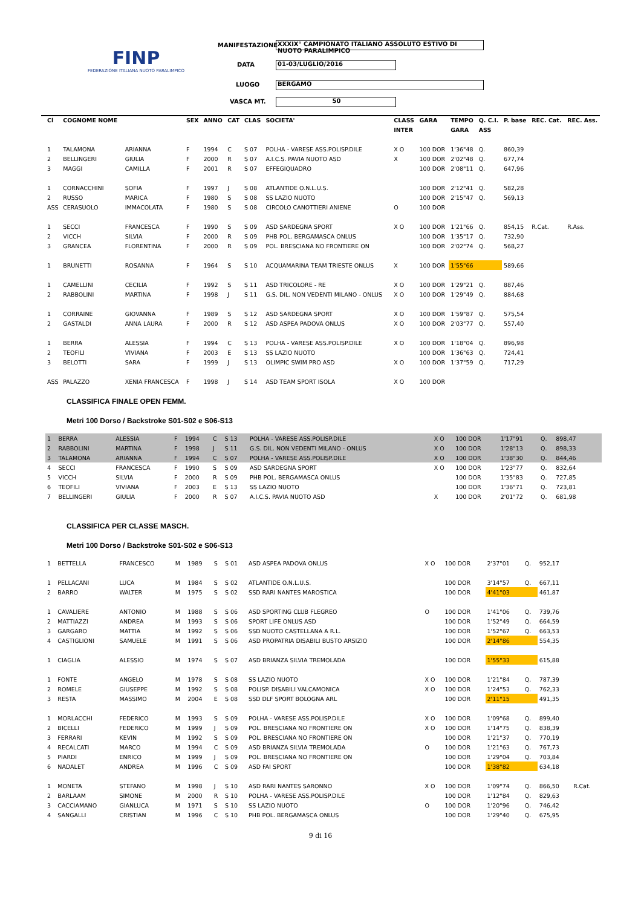FINP
FEDERAZIONE ITALIANA NUOTO PARALIMPICO
MANIFESTAZIONE
XXXIX° CAMPIONATO ITALIANO ASSOLUTO ESTIVO DI NUOTO PARALIMPICO
DATA 01-03/LUGLIO/2016
LUOGO BERGAMO
VASCA MT. 50
| Cl | COGNOME NOME | | SEX | ANNO | CAT | CLAS | SOCIETA' | CLASS | GARA | TEMPO | Q. C.I. | P. base | REC. Cat. | REC. Ass. |
| --- | --- | --- | --- | --- | --- | --- | --- | --- | --- | --- | --- | --- | --- | --- |
| | | | | | | | | INTER | | GARA | ASS | | | |
| 1 | TALAMONA | ARIANNA | F | 1994 | C | S 07 | POLHA - VARESE ASS.POLISP.DILE | X O | 100 DOR | 1'36"48 | Q. | 860,39 | | |
| 2 | BELLINGERI | GIULIA | F | 2000 | R | S 07 | A.I.C.S. PAVIA NUOTO ASD | X | 100 DOR | 2'02"48 | Q. | 677,74 | | |
| 3 | MAGGI | CAMILLA | F | 2001 | R | S 07 | EFFEGIQUADRO | | 100 DOR | 2'08"11 | Q. | 647,96 | | |
| 1 | CORNACCHINI | SOFIA | F | 1997 | J | S 08 | ATLANTIDE O.N.L.U.S. | | 100 DOR | 2'12"41 | Q. | 582,28 | | |
| 2 | RUSSO | MARICA | F | 1980 | S | S 08 | SS LAZIO NUOTO | | 100 DOR | 2'15"47 | Q. | 569,13 | | |
| ASS | CERASUOLO | IMMACOLATA | F | 1980 | S | S 08 | CIRCOLO CANOTTIERI ANIENE | O | 100 DOR | | | | | |
| 1 | SECCI | FRANCESCA | F | 1990 | S | S 09 | ASD SARDEGNA SPORT | X O | 100 DOR | 1'21"66 | Q. | 854,15 | R.Cat. | R.Ass. |
| 2 | VICCH | SILVIA | F | 2000 | R | S 09 | PHB POL. BERGAMASCA ONLUS | | 100 DOR | 1'35"17 | Q. | 732,90 | | |
| 3 | GRANCEA | FLORENTINA | F | 2000 | R | S 09 | POL. BRESCIANA NO FRONTIERE ON | | 100 DOR | 2'02"74 | Q. | 568,27 | | |
| 1 | BRUNETTI | ROSANNA | F | 1964 | S | S 10 | ACQUAMARINA TEAM TRIESTE ONLUS | X | 100 DOR | 1'55"66 | | 589,66 | | |
| 1 | CAMELLINI | CECILIA | F | 1992 | S | S 11 | ASD TRICOLORE - RE | X O | 100 DOR | 1'29"21 | Q. | 887,46 | | |
| 2 | RABBOLINI | MARTINA | F | 1998 | J | S 11 | G.S. DIL. NON VEDENTI MILANO - ONLUS | X O | 100 DOR | 1'29"49 | Q. | 884,68 | | |
| 1 | CORRAINE | GIOVANNA | F | 1989 | S | S 12 | ASD SARDEGNA SPORT | X O | 100 DOR | 1'59"87 | Q. | 575,54 | | |
| 2 | GASTALDI | ANNA LAURA | F | 2000 | R | S 12 | ASD ASPEA PADOVA ONLUS | X O | 100 DOR | 2'03"77 | Q. | 557,40 | | |
| 1 | BERRA | ALESSIA | F | 1994 | C | S 13 | POLHA - VARESE ASS.POLISP.DILE | X O | 100 DOR | 1'18"04 | Q. | 896,98 | | |
| 2 | TEOFILI | VIVIANA | F | 2003 | E | S 13 | SS LAZIO NUOTO | | 100 DOR | 1'36"63 | Q. | 724,41 | | |
| 3 | BELOTTI | SARA | F | 1999 | J | S 13 | OLIMPIC SWIM PRO ASD | X O | 100 DOR | 1'37"59 | Q. | 717,29 | | |
| ASS | PALAZZO | XENIA FRANCESCA | F | 1998 | J | S 14 | ASD TEAM SPORT ISOLA | X O | 100 DOR | | | | | |
CLASSIFICA FINALE OPEN FEMM.
Metri 100 Dorso / Backstroke S01-S02 e S06-S13
| 1 | BERRA | ALESSIA | F | 1994 | C | S 13 | POLHA - VARESE ASS.POLISP.DILE | X O | 100 DOR | 1'17"91 | Q. | 898,47 | | |
| 2 | RABBOLINI | MARTINA | F | 1998 | J | S 11 | G.S. DIL. NON VEDENTI MILANO - ONLUS | X O | 100 DOR | 1'28"13 | Q. | 898,33 | | |
| 3 | TALAMONA | ARIANNA | F | 1994 | C | S 07 | POLHA - VARESE ASS.POLISP.DILE | X O | 100 DOR | 1'38"30 | Q. | 844,46 | | |
| 4 | SECCI | FRANCESCA | F | 1990 | S | S 09 | ASD SARDEGNA SPORT | X O | 100 DOR | 1'23"77 | Q. | 832,64 | | |
| 5 | VICCH | SILVIA | F | 2000 | R | S 09 | PHB POL. BERGAMASCA ONLUS | | 100 DOR | 1'35"83 | Q. | 727,85 | | |
| 6 | TEOFILI | VIVIANA | F | 2003 | E | S 13 | SS LAZIO NUOTO | | 100 DOR | 1'36"71 | Q. | 723,81 | | |
| 7 | BELLINGERI | GIULIA | F | 2000 | R | S 07 | A.I.C.S. PAVIA NUOTO ASD | X | 100 DOR | 2'01"72 | Q. | 681,98 | | |
CLASSIFICA PER CLASSE MASCH.
Metri 100 Dorso / Backstroke S01-S02 e S06-S13
| 1 | BETTELLA | FRANCESCO | M | 1989 | S | S 01 | ASD ASPEA PADOVA ONLUS | X O | 100 DOR | 2'37"01 | Q. | 952,17 | |
| 1 | PELLACANI | LUCA | M | 1984 | S | S 02 | ATLANTIDE O.N.L.U.S. | | 100 DOR | 3'14"57 | Q. | 667,11 | |
| 2 | BARRO | WALTER | M | 1975 | S | S 02 | SSD RARI NANTES MAROSTICA | | 100 DOR | 4'41"03 | | 461,87 | |
| 1 | CAVALIERE | ANTONIO | M | 1988 | S | S 06 | ASD SPORTING CLUB FLEGREO | O | 100 DOR | 1'41"06 | Q. | 739,76 | |
| 2 | MATTIAZZI | ANDREA | M | 1993 | S | S 06 | SPORT LIFE ONLUS ASD | | 100 DOR | 1'52"49 | Q. | 664,59 | |
| 3 | GARGARO | MATTIA | M | 1992 | S | S 06 | SSD NUOTO CASTELLANA A R.L. | | 100 DOR | 1'52"67 | Q. | 663,53 | |
| 4 | CASTIGLIONI | SAMUELE | M | 1991 | S | S 06 | ASD PROPATRIA DISABILI BUSTO ARSIZIO | | 100 DOR | 2'14"86 | | 554,35 | |
| 1 | CIAGLIA | ALESSIO | M | 1974 | S | S 07 | ASD BRIANZA SILVIA TREMOLADA | | 100 DOR | 1'55"33 | | 615,88 | |
| 1 | FONTE | ANGELO | M | 1978 | S | S 08 | SS LAZIO NUOTO | X O | 100 DOR | 1'21"84 | Q. | 787,39 | |
| 2 | ROMELE | GIUSEPPE | M | 1992 | S | S 08 | POLISP. DISABILI VALCAMONICA | X O | 100 DOR | 1'24"53 | Q. | 762,33 | |
| 3 | RESTA | MASSIMO | M | 2004 | E | S 08 | SSD DLF SPORT BOLOGNA ARL | | 100 DOR | 2'11"15 | | 491,35 | |
| 1 | MORLACCHI | FEDERICO | M | 1993 | S | S 09 | POLHA - VARESE ASS.POLISP.DILE | X O | 100 DOR | 1'09"68 | Q. | 899,40 | |
| 2 | BICELLI | FEDERICO | M | 1999 | J | S 09 | POL. BRESCIANA NO FRONTIERE ON | X O | 100 DOR | 1'14"75 | Q. | 838,39 | |
| 3 | FERRARI | KEVIN | M | 1992 | S | S 09 | POL. BRESCIANA NO FRONTIERE ON | | 100 DOR | 1'21"37 | Q. | 770,19 | |
| 4 | RECALCATI | MARCO | M | 1994 | C | S 09 | ASD BRIANZA SILVIA TREMOLADA | O | 100 DOR | 1'21"63 | Q. | 767,73 | |
| 5 | PIARDI | ENRICO | M | 1999 | J | S 09 | POL. BRESCIANA NO FRONTIERE ON | | 100 DOR | 1'29"04 | Q. | 703,84 | |
| 6 | NADALET | ANDREA | M | 1996 | C | S 09 | ASD FAI SPORT | | 100 DOR | 1'38"82 | | 634,18 | |
| 1 | MONETA | STEFANO | M | 1998 | J | S 10 | ASD RARI NANTES SARONNO | X O | 100 DOR | 1'09"74 | Q. | 866,50 | R.Cat. |
| 2 | BARLAAM | SIMONE | M | 2000 | R | S 10 | POLHA - VARESE ASS.POLISP.DILE | | 100 DOR | 1'12"84 | Q. | 829,63 | |
| 3 | CACCIAMANO | GIANLUCA | M | 1971 | S | S 10 | SS LAZIO NUOTO | O | 100 DOR | 1'20"96 | Q. | 746,42 | |
| 4 | SANGALLI | CRISTIAN | M | 1996 | C | S 10 | PHB POL. BERGAMASCA ONLUS | | 100 DOR | 1'29"40 | Q. | 675,95 | |
9 di 16